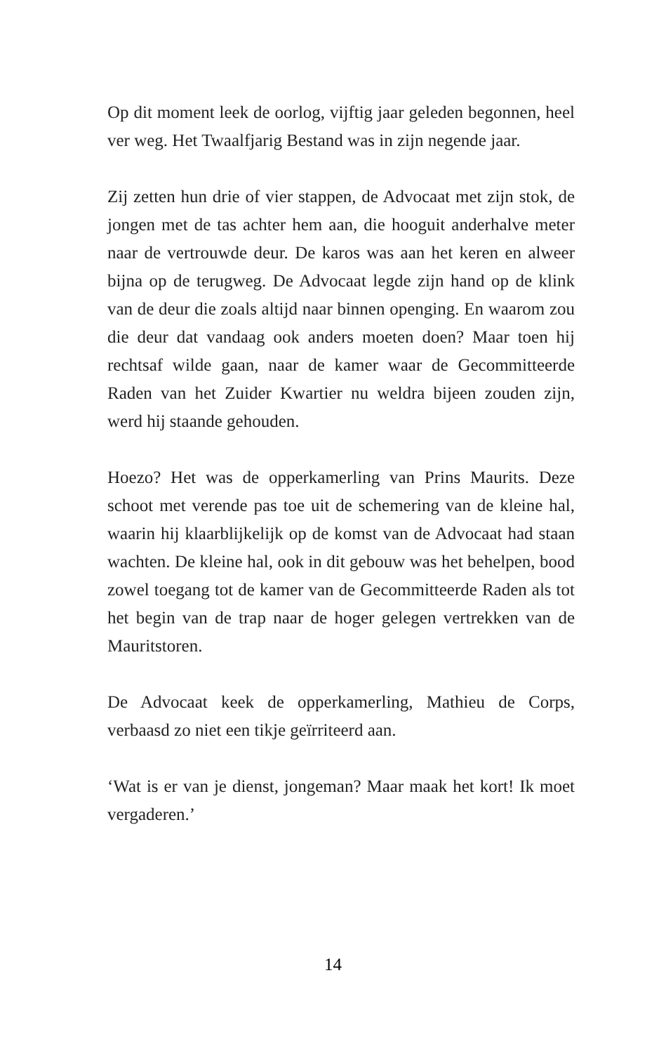Op dit moment leek de oorlog, vijftig jaar geleden begonnen, heel ver weg. Het Twaalfjarig Bestand was in zijn negende jaar.
Zij zetten hun drie of vier stappen, de Advocaat met zijn stok, de jongen met de tas achter hem aan, die hooguit anderhalve meter naar de vertrouwde deur. De karos was aan het keren en alweer bijna op de terugweg. De Advocaat legde zijn hand op de klink van de deur die zoals altijd naar binnen openging. En waarom zou die deur dat vandaag ook anders moeten doen? Maar toen hij rechtsaf wilde gaan, naar de kamer waar de Gecommitteerde Raden van het Zuider Kwartier nu weldra bijeen zouden zijn, werd hij staande gehouden.
Hoezo? Het was de opperkamerling van Prins Maurits. Deze schoot met verende pas toe uit de schemering van de kleine hal, waarin hij klaarblijkelijk op de komst van de Advocaat had staan wachten. De kleine hal, ook in dit gebouw was het behelpen, bood zowel toegang tot de kamer van de Gecommitteerde Raden als tot het begin van de trap naar de hoger gelegen vertrekken van de Mauritstoren.
De Advocaat keek de opperkamerling, Mathieu de Corps, verbaasd zo niet een tikje geïrriteerd aan.
‘Wat is er van je dienst, jongeman? Maar maak het kort! Ik moet vergaderen.’
14